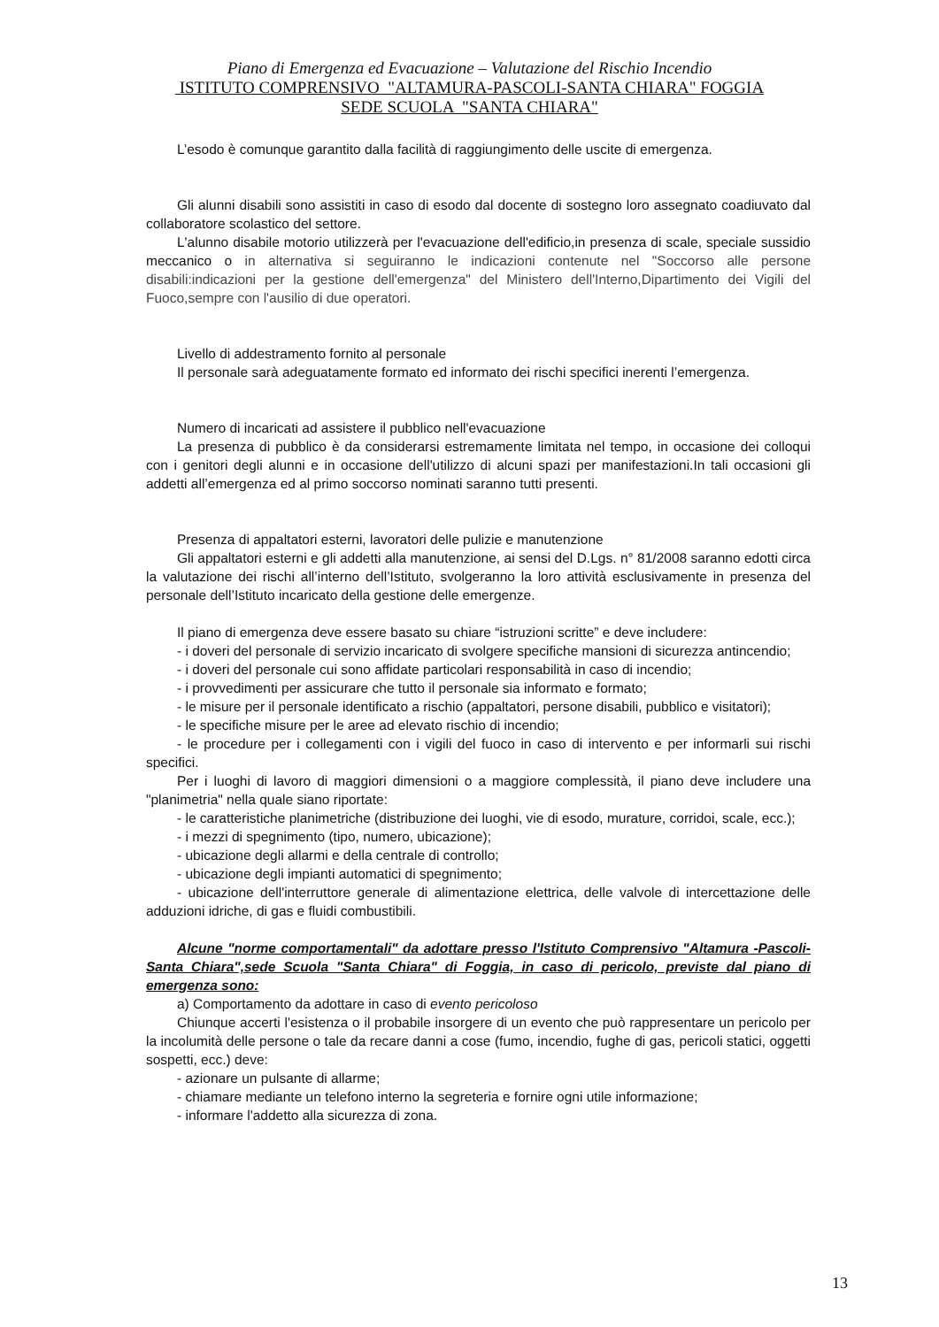Piano di Emergenza ed Evacuazione – Valutazione del Rischio Incendio
ISTITUTO COMPRENSIVO "ALTAMURA-PASCOLI-SANTA CHIARA" FOGGIA
SEDE SCUOLA "SANTA CHIARA"
L’esodo è comunque garantito dalla facilità di raggiungimento delle uscite di emergenza.
Gli alunni disabili sono assistiti in caso di esodo dal docente di sostegno loro assegnato coadiuvato dal collaboratore scolastico del settore.
L'alunno disabile motorio utilizzerà per l'evacuazione dell'edificio,in presenza di scale, speciale sussidio meccanico o in alternativa si seguiranno le indicazioni contenute nel "Soccorso alle persone disabili:indicazioni per la gestione dell'emergenza" del Ministero dell'Interno,Dipartimento dei Vigili del Fuoco,sempre con l'ausilio di due operatori.
Livello di addestramento fornito al personale
Il personale sarà adeguatamente formato ed informato dei rischi specifici inerenti l’emergenza.
Numero di incaricati ad assistere il pubblico nell'evacuazione
La presenza di pubblico è da considerarsi estremamente limitata nel tempo, in occasione dei colloqui con i genitori degli alunni e in occasione dell'utilizzo di alcuni spazi per manifestazioni.In tali occasioni gli addetti all’emergenza ed al primo soccorso nominati saranno tutti presenti.
Presenza di appaltatori esterni, lavoratori delle pulizie e manutenzione
Gli appaltatori esterni e gli addetti alla manutenzione, ai sensi del D.Lgs. n° 81/2008 saranno edotti circa la valutazione dei rischi all’interno dell’Istituto, svolgeranno la loro attività esclusivamente in presenza del personale dell’Istituto incaricato della gestione delle emergenze.
Il piano di emergenza deve essere basato su chiare “istruzioni scritte” e deve includere:
- i doveri del personale di servizio incaricato di svolgere specifiche mansioni di sicurezza antincendio;
- i doveri del personale cui sono affidate particolari responsabilità in caso di incendio;
- i provvedimenti per assicurare che tutto il personale sia informato e formato;
- le misure per il personale identificato a rischio (appaltatori, persone disabili, pubblico e visitatori);
- le specifiche misure per le aree ad elevato rischio di incendio;
- le procedure per i collegamenti con i vigili del fuoco in caso di intervento e per informarli sui rischi specifici.
Per i luoghi di lavoro di maggiori dimensioni o a maggiore complessità, il piano deve includere una "planimetria" nella quale siano riportate:
- le caratteristiche planimetriche (distribuzione dei luoghi, vie di esodo, murature, corridoi, scale, ecc.);
- i mezzi di spegnimento (tipo, numero, ubicazione);
- ubicazione degli allarmi e della centrale di controllo;
- ubicazione degli impianti automatici di spegnimento;
- ubicazione dell'interruttore generale di alimentazione elettrica, delle valvole di intercettazione delle adduzioni idriche, di gas e fluidi combustibili.
Alcune "norme comportamentali" da adottare presso l'Istituto Comprensivo "Altamura -Pascoli-Santa Chiara",sede Scuola "Santa Chiara" di Foggia, in caso di pericolo, previste dal piano di emergenza sono:
a) Comportamento da adottare in caso di evento pericoloso
Chiunque accerti l'esistenza o il probabile insorgere di un evento che può rappresentare un pericolo per la incolumità delle persone o tale da recare danni a cose (fumo, incendio, fughe di gas, pericoli statici, oggetti sospetti, ecc.) deve:
- azionare un pulsante di allarme;
- chiamare mediante un telefono interno la segreteria e fornire ogni utile informazione;
- informare l'addetto alla sicurezza di zona.
13